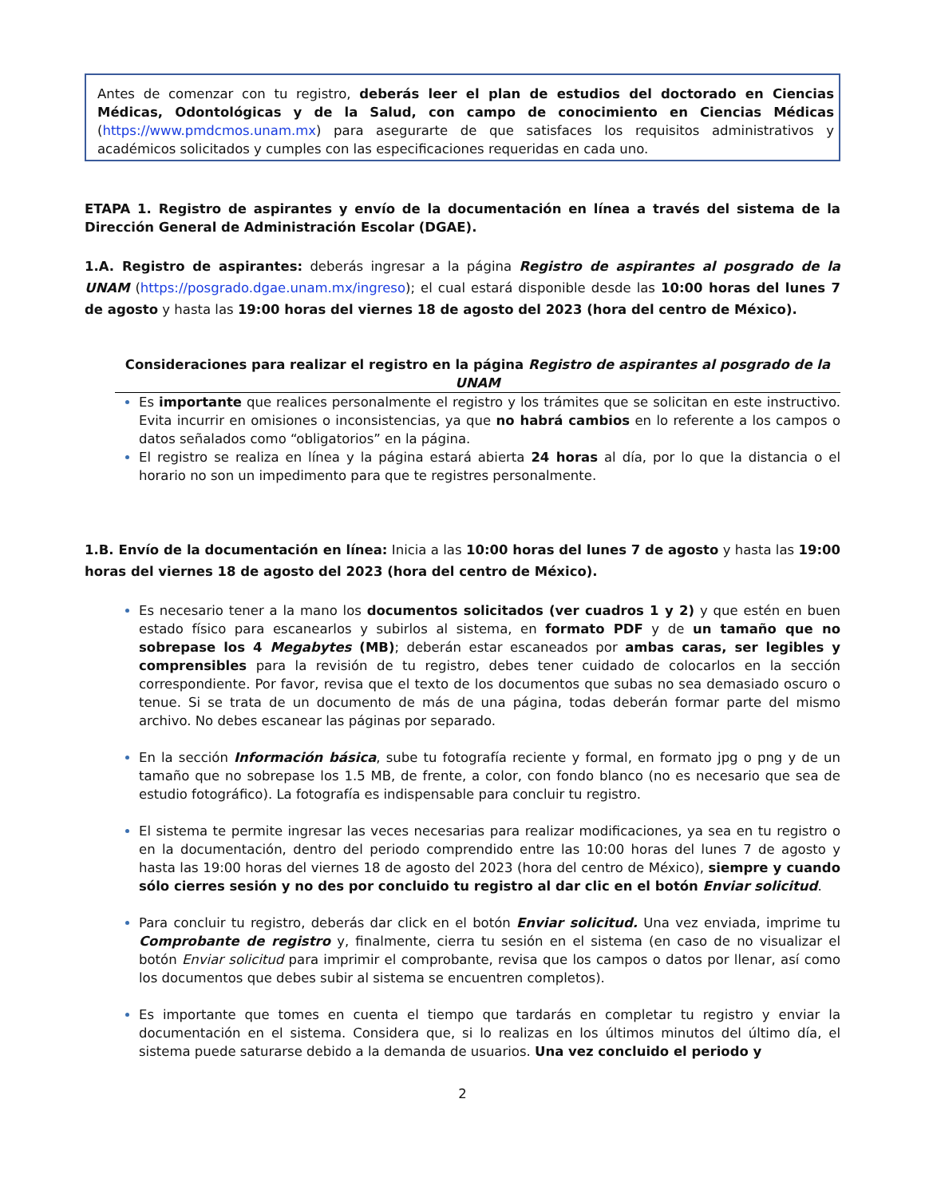Antes de comenzar con tu registro, deberás leer el plan de estudios del doctorado en Ciencias Médicas, Odontológicas y de la Salud, con campo de conocimiento en Ciencias Médicas (https://www.pmdcmos.unam.mx) para asegurarte de que satisfaces los requisitos administrativos y académicos solicitados y cumples con las especificaciones requeridas en cada uno.
ETAPA 1. Registro de aspirantes y envío de la documentación en línea a través del sistema de la Dirección General de Administración Escolar (DGAE).
1.A. Registro de aspirantes: deberás ingresar a la página Registro de aspirantes al posgrado de la UNAM (https://posgrado.dgae.unam.mx/ingreso); el cual estará disponible desde las 10:00 horas del lunes 7 de agosto y hasta las 19:00 horas del viernes 18 de agosto del 2023 (hora del centro de México).
Consideraciones para realizar el registro en la página Registro de aspirantes al posgrado de la UNAM
Es importante que realices personalmente el registro y los trámites que se solicitan en este instructivo. Evita incurrir en omisiones o inconsistencias, ya que no habrá cambios en lo referente a los campos o datos señalados como “obligatorios” en la página.
El registro se realiza en línea y la página estará abierta 24 horas al día, por lo que la distancia o el horario no son un impedimento para que te registres personalmente.
1.B. Envío de la documentación en línea: Inicia a las 10:00 horas del lunes 7 de agosto y hasta las 19:00 horas del viernes 18 de agosto del 2023 (hora del centro de México).
Es necesario tener a la mano los documentos solicitados (ver cuadros 1 y 2) y que estén en buen estado físico para escanearlos y subirlos al sistema, en formato PDF y de un tamaño que no sobrepase los 4 Megabytes (MB); deberán estar escaneados por ambas caras, ser legibles y comprensibles para la revisión de tu registro, debes tener cuidado de colocarlos en la sección correspondiente. Por favor, revisa que el texto de los documentos que subas no sea demasiado oscuro o tenue. Si se trata de un documento de más de una página, todas deberán formar parte del mismo archivo. No debes escanear las páginas por separado.
En la sección Información básica, sube tu fotografía reciente y formal, en formato jpg o png y de un tamaño que no sobrepase los 1.5 MB, de frente, a color, con fondo blanco (no es necesario que sea de estudio fotográfico). La fotografía es indispensable para concluir tu registro.
El sistema te permite ingresar las veces necesarias para realizar modificaciones, ya sea en tu registro o en la documentación, dentro del periodo comprendido entre las 10:00 horas del lunes 7 de agosto y hasta las 19:00 horas del viernes 18 de agosto del 2023 (hora del centro de México), siempre y cuando sólo cierres sesión y no des por concluido tu registro al dar clic en el botón Enviar solicitud.
Para concluir tu registro, deberás dar click en el botón Enviar solicitud. Una vez enviada, imprime tu Comprobante de registro y, finalmente, cierra tu sesión en el sistema (en caso de no visualizar el botón Enviar solicitud para imprimir el comprobante, revisa que los campos o datos por llenar, así como los documentos que debes subir al sistema se encuentren completos).
Es importante que tomes en cuenta el tiempo que tardarás en completar tu registro y enviar la documentación en el sistema. Considera que, si lo realizas en los últimos minutos del último día, el sistema puede saturarse debido a la demanda de usuarios. Una vez concluido el periodo y
2